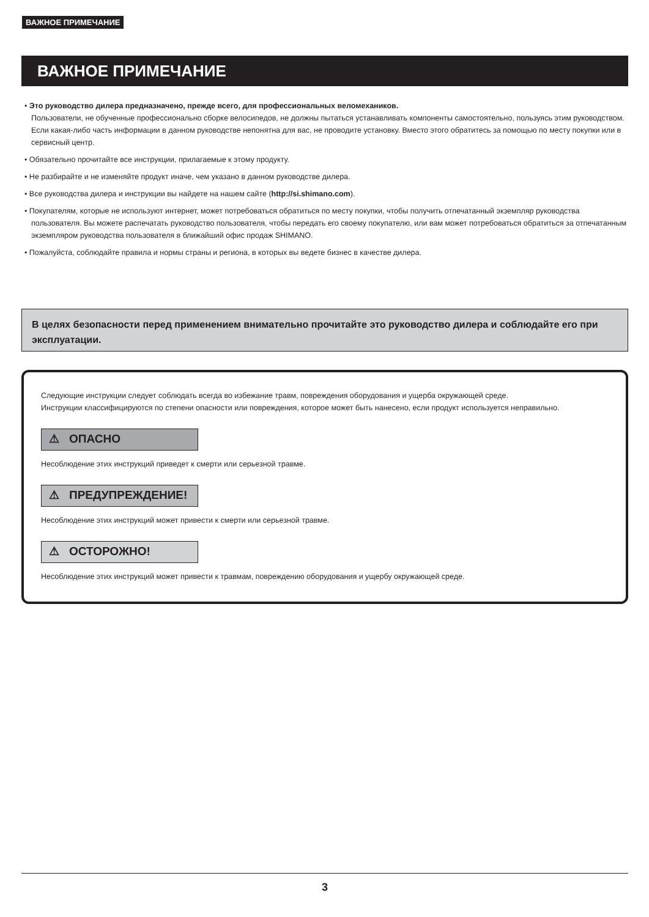ВАЖНОЕ ПРИМЕЧАНИЕ
ВАЖНОЕ ПРИМЕЧАНИЕ
• Это руководство дилера предназначено, прежде всего, для профессиональных веломехаников.
Пользователи, не обученные профессионально сборке велосипедов, не должны пытаться устанавливать компоненты самостоятельно, пользуясь этим руководством.
Если какая-либо часть информации в данном руководстве непонятна для вас, не проводите установку. Вместо этого обратитесь за помощью по месту покупки или в сервисный центр.
• Обязательно прочитайте все инструкции, прилагаемые к этому продукту.
• Не разбирайте и не изменяйте продукт иначе, чем указано в данном руководстве дилера.
• Все руководства дилера и инструкции вы найдете на нашем сайте (http://si.shimano.com).
• Покупателям, которые не используют интернет, может потребоваться обратиться по месту покупки, чтобы получить отпечатанный экземпляр руководства пользователя. Вы можете распечатать руководство пользователя, чтобы передать его своему покупателю, или вам может потребоваться обратиться за отпечатанным экземпляром руководства пользователя в ближайший офис продаж SHIMANO.
• Пожалуйста, соблюдайте правила и нормы страны и региона, в которых вы ведете бизнес в качестве дилера.
В целях безопасности перед применением внимательно прочитайте это руководство дилера и соблюдайте его при эксплуатации.
Следующие инструкции следует соблюдать всегда во избежание травм, повреждения оборудования и ущерба окружающей среде.
Инструкции классифицируются по степени опасности или повреждения, которое может быть нанесено, если продукт используется неправильно.
⚠ ОПАСНО
Несоблюдение этих инструкций приведет к смерти или серьезной травме.
⚠ ПРЕДУПРЕЖДЕНИЕ!
Несоблюдение этих инструкций может привести к смерти или серьезной травме.
⚠ ОСТОРОЖНО!
Несоблюдение этих инструкций может привести к травмам, повреждению оборудования и ущербу окружающей среде.
3